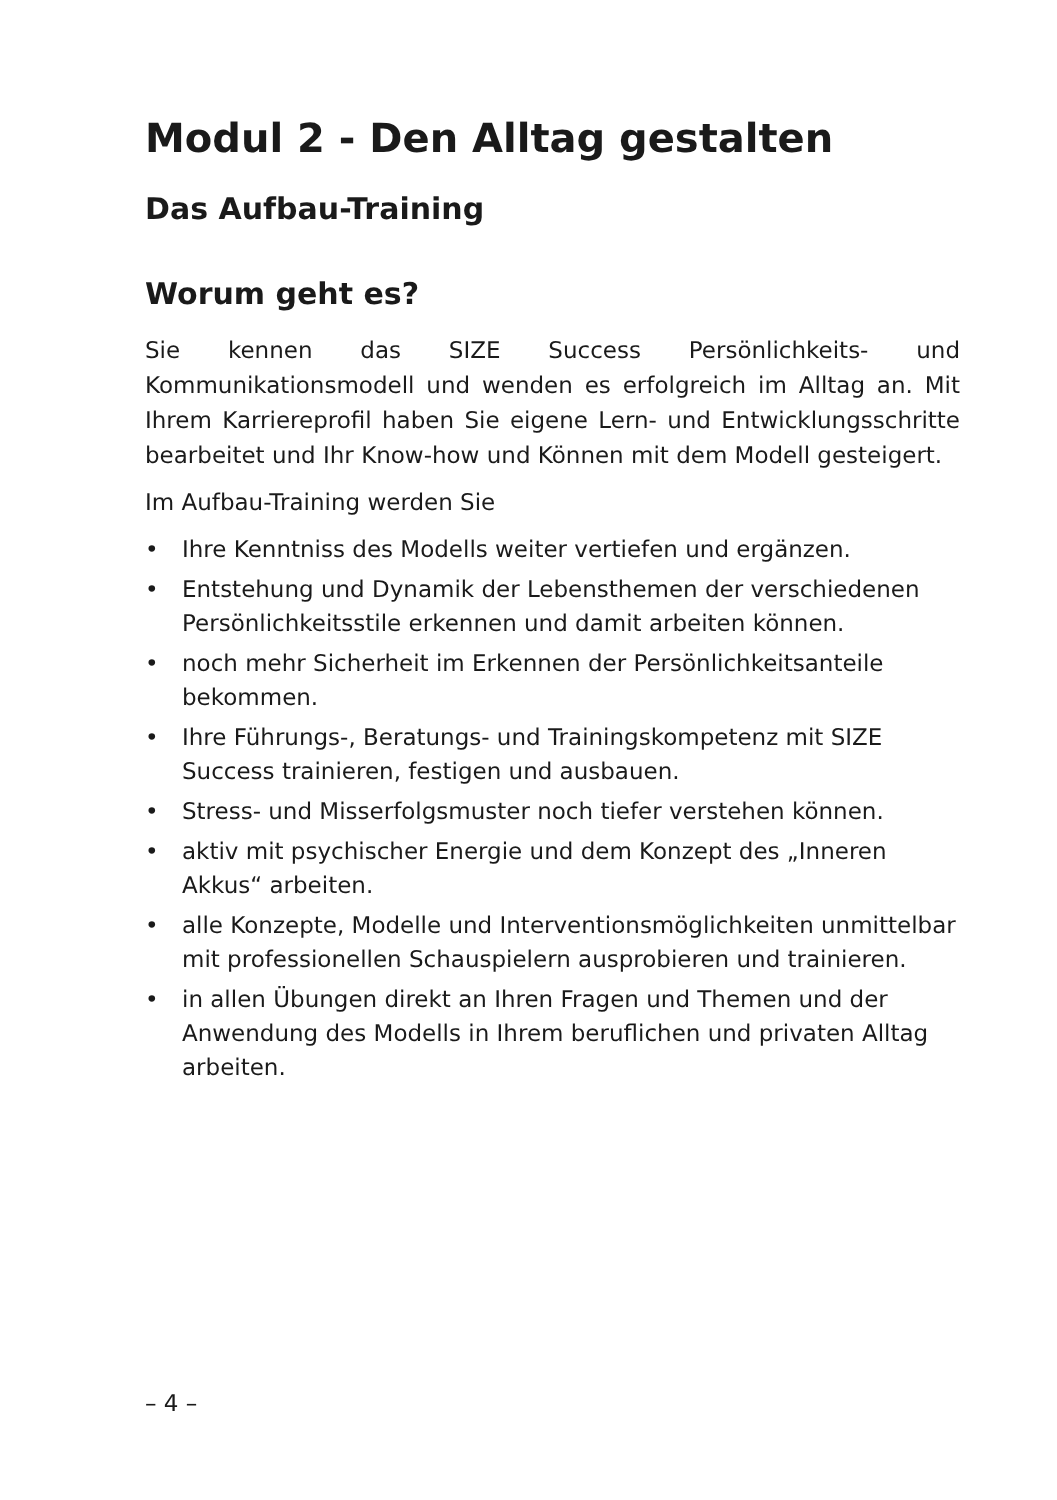Modul 2 - Den Alltag gestalten
Das Aufbau-Training
Worum geht es?
Sie kennen das SIZE Success Persönlichkeits- und Kommunikationsmodell und wenden es erfolgreich im Alltag an. Mit Ihrem Karriereprofil haben Sie eigene Lern- und Entwicklungsschritte bearbeitet und Ihr Know-how und Können mit dem Modell gesteigert.
Im Aufbau-Training werden Sie
• Ihre Kenntniss des Modells weiter vertiefen und ergänzen.
• Entstehung und Dynamik der Lebensthemen der verschiedenen Persönlichkeitsstile erkennen und damit arbeiten können.
• noch mehr Sicherheit im Erkennen der Persönlichkeitsanteile bekommen.
• Ihre Führungs-, Beratungs- und Trainingskompetenz mit SIZE Success trainieren, festigen und ausbauen.
• Stress- und Misserfolgsmuster noch tiefer verstehen können.
• aktiv mit psychischer Energie und dem Konzept des „Inneren Akkus“ arbeiten.
• alle Konzepte, Modelle und Interventionsmöglichkeiten unmittelbar mit professionellen Schauspielern ausprobieren und trainieren.
• in allen Übungen direkt an Ihren Fragen und Themen und der Anwendung des Modells in Ihrem beruflichen und privaten Alltag arbeiten.
– 4 –